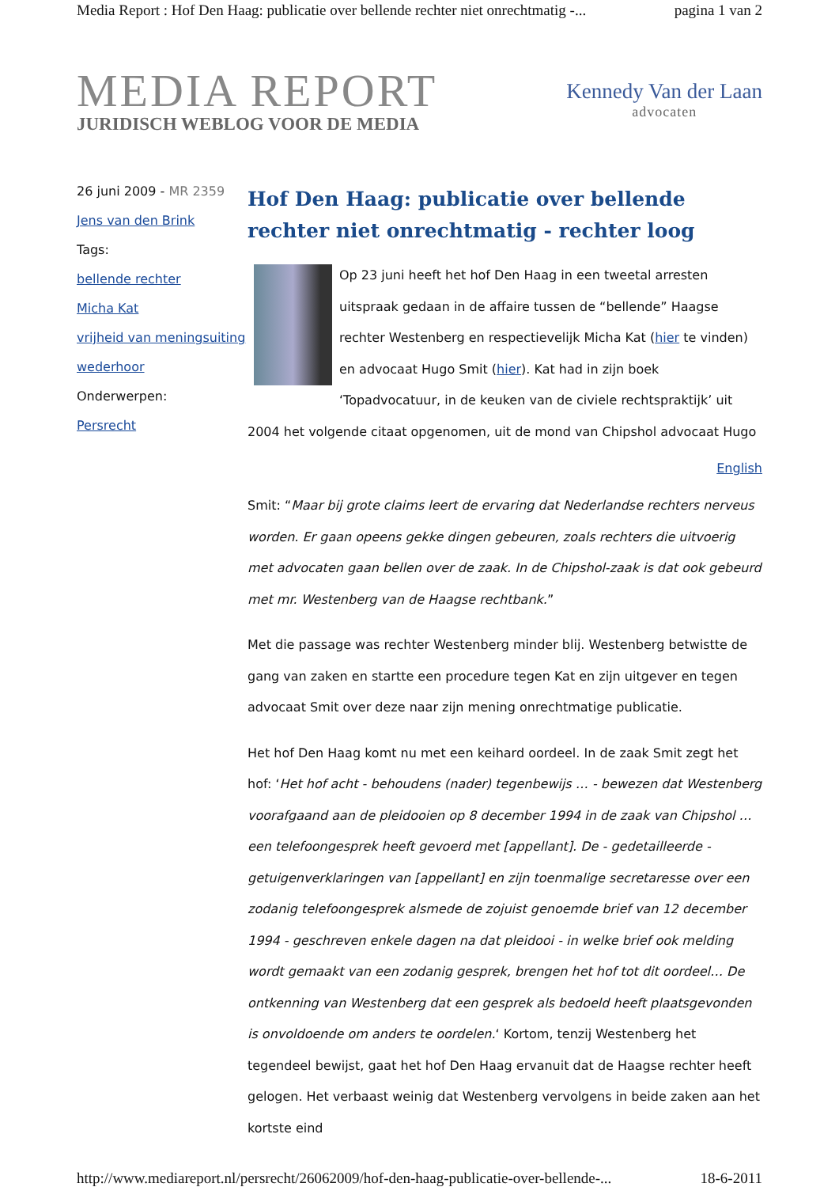Media Report : Hof Den Haag: publicatie over bellende rechter niet onrechtmatig -... pagina 1 van 2
MEDIA REPORT
JURIDISCH WEBLOG VOOR DE MEDIA
Kennedy Van der Laan
advocaten
26 juni 2009 - MR 2359
Jens van den Brink
Tags:
bellende rechter
Micha Kat
vrijheid van meningsuiting
wederhoor
Onderwerpen:
Persrecht
Hof Den Haag: publicatie over bellende rechter niet onrechtmatig - rechter loog
Op 23 juni heeft het hof Den Haag in een tweetal arresten uitspraak gedaan in de affaire tussen de “bellende” Haagse rechter Westenberg en respectievelijk Micha Kat (hier te vinden) en advocaat Hugo Smit (hier). Kat had in zijn boek ‘Topadvocatuur, in de keuken van de civiele rechtspraktijk’ uit 2004 het volgende citaat opgenomen, uit de mond van Chipshol advocaat Hugo
English
Smit: “Maar bij grote claims leert de ervaring dat Nederlandse rechters nerveus worden. Er gaan opeens gekke dingen gebeuren, zoals rechters die uitvoerig met advocaten gaan bellen over de zaak. In de Chipshol-zaak is dat ook gebeurd met mr. Westenberg van de Haagse rechtbank.”
Met die passage was rechter Westenberg minder blij. Westenberg betwistte de gang van zaken en startte een procedure tegen Kat en zijn uitgever en tegen advocaat Smit over deze naar zijn mening onrechtmatige publicatie.
Het hof Den Haag komt nu met een keihard oordeel. In de zaak Smit zegt het hof: ‘Het hof acht - behoudens (nader) tegenbewijs … - bewezen dat Westenberg voorafgaand aan de pleidooien op 8 december 1994 in de zaak van Chipshol … een telefoongesprek heeft gevoerd met [appellant]. De - gedetailleerde - getuigenverklaringen van [appellant] en zijn toenmalige secretaresse over een zodanig telefoongesprek alsmede de zojuist genoemde brief van 12 december 1994 - geschreven enkele dagen na dat pleidooi - in welke brief ook melding wordt gemaakt van een zodanig gesprek, brengen het hof tot dit oordeel… De ontkenning van Westenberg dat een gesprek als bedoeld heeft plaatsgevonden is onvoldoende om anders te oordelen.‘ Kortom, tenzij Westenberg het tegendeel bewijst, gaat het hof Den Haag ervanuit dat de Haagse rechter heeft gelogen. Het verbaast weinig dat Westenberg vervolgens in beide zaken aan het kortste eind
http://www.mediareport.nl/persrecht/26062009/hof-den-haag-publicatie-over-bellende-... 18-6-2011